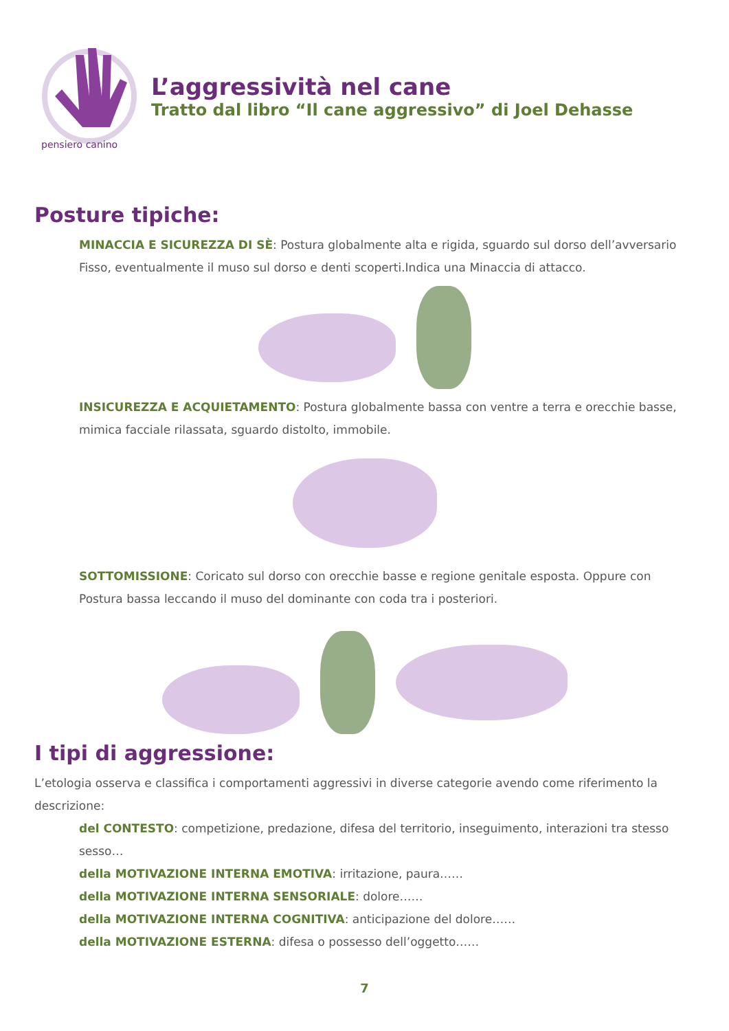pensiero canino
L’aggressività nel cane
Tratto dal libro “Il cane aggressivo” di Joel Dehasse
Posture tipiche:
MINACCIA E SICUREZZA DI SÈ: Postura globalmente alta e rigida, sguardo sul dorso dell’avversario Fisso, eventualmente il muso sul dorso e denti scoperti.Indica una Minaccia di attacco.
INSICUREZZA E ACQUIETAMENTO: Postura globalmente bassa con ventre a terra e orecchie basse, mimica facciale rilassata, sguardo distolto, immobile.
SOTTOMISSIONE: Coricato sul dorso con orecchie basse e regione genitale esposta. Oppure con Postura bassa leccando il muso del dominante con coda tra i posteriori.
I tipi di aggressione:
L’etologia osserva e classifica i comportamenti aggressivi in diverse categorie avendo come riferimento la descrizione:
del CONTESTO: competizione, predazione, difesa del territorio, inseguimento, interazioni tra stesso sesso…
della MOTIVAZIONE INTERNA EMOTIVA: irritazione, paura……
della MOTIVAZIONE INTERNA SENSORIALE: dolore……
della MOTIVAZIONE INTERNA COGNITIVA: anticipazione del dolore……
della MOTIVAZIONE ESTERNA: difesa o possesso dell’oggetto……
7